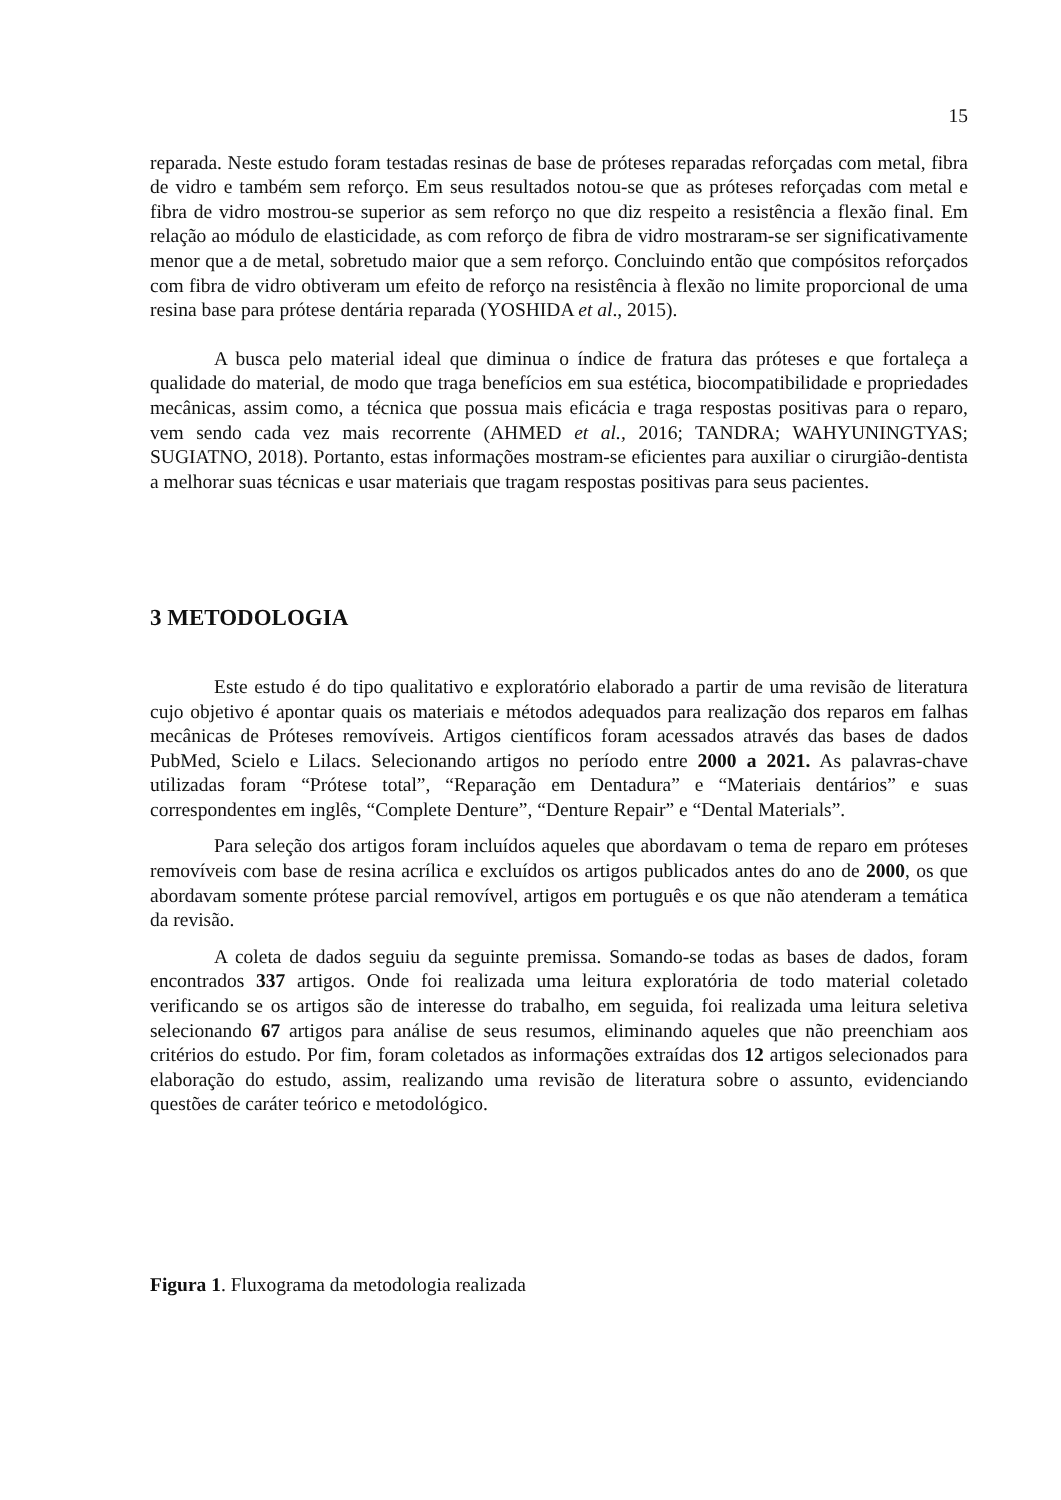15
reparada. Neste estudo foram testadas resinas de base de próteses reparadas reforçadas com metal, fibra de vidro e também sem reforço. Em seus resultados notou-se que as próteses reforçadas com metal e fibra de vidro mostrou-se superior as sem reforço no que diz respeito a resistência a flexão final. Em relação ao módulo de elasticidade, as com reforço de fibra de vidro mostraram-se ser significativamente menor que a de metal, sobretudo maior que a sem reforço. Concluindo então que compósitos reforçados com fibra de vidro obtiveram um efeito de reforço na resistência à flexão no limite proporcional de uma resina base para prótese dentária reparada (YOSHIDA et al., 2015).
A busca pelo material ideal que diminua o índice de fratura das próteses e que fortaleça a qualidade do material, de modo que traga benefícios em sua estética, biocompatibilidade e propriedades mecânicas, assim como, a técnica que possua mais eficácia e traga respostas positivas para o reparo, vem sendo cada vez mais recorrente (AHMED et al., 2016; TANDRA; WAHYUNINGTYAS; SUGIATNO, 2018). Portanto, estas informações mostram-se eficientes para auxiliar o cirurgião-dentista a melhorar suas técnicas e usar materiais que tragam respostas positivas para seus pacientes.
3 METODOLOGIA
Este estudo é do tipo qualitativo e exploratório elaborado a partir de uma revisão de literatura cujo objetivo é apontar quais os materiais e métodos adequados para realização dos reparos em falhas mecânicas de Próteses removíveis. Artigos científicos foram acessados através das bases de dados PubMed, Scielo e Lilacs. Selecionando artigos no período entre 2000 a 2021. As palavras-chave utilizadas foram “Prótese total”, “Reparação em Dentadura” e “Materiais dentários” e suas correspondentes em inglês, “Complete Denture”, “Denture Repair” e “Dental Materials”.
Para seleção dos artigos foram incluídos aqueles que abordavam o tema de reparo em próteses removíveis com base de resina acrílica e excluídos os artigos publicados antes do ano de 2000, os que abordavam somente prótese parcial removível, artigos em português e os que não atenderam a temática da revisão.
A coleta de dados seguiu da seguinte premissa. Somando-se todas as bases de dados, foram encontrados 337 artigos. Onde foi realizada uma leitura exploratória de todo material coletado verificando se os artigos são de interesse do trabalho, em seguida, foi realizada uma leitura seletiva selecionando 67 artigos para análise de seus resumos, eliminando aqueles que não preenchiam aos critérios do estudo. Por fim, foram coletados as informações extraídas dos 12 artigos selecionados para elaboração do estudo, assim, realizando uma revisão de literatura sobre o assunto, evidenciando questões de caráter teórico e metodológico.
Figura 1. Fluxograma da metodologia realizada